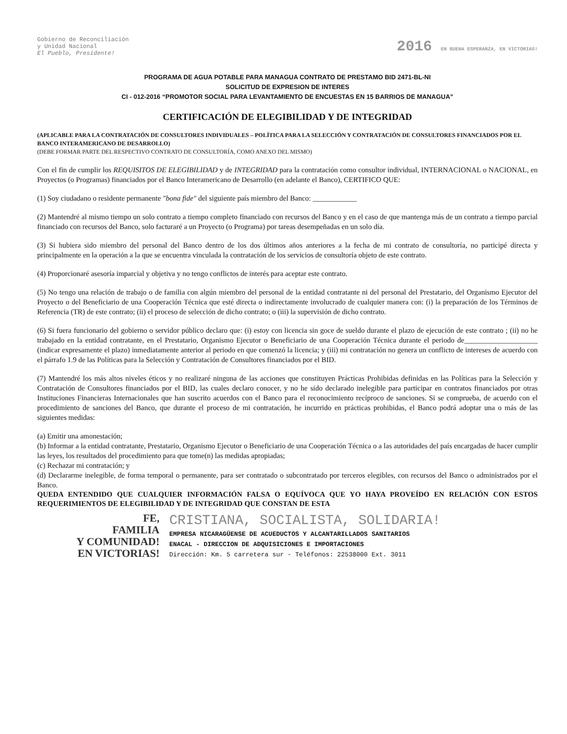Gobierno de Reconciliación
y Unidad Nacional
El Pueblo, Presidente!
2016 EN BUENA ESPERANZA, EN VICTORIAS!
PROGRAMA DE AGUA POTABLE PARA MANAGUA CONTRATO DE PRESTAMO BID 2471-BL-NI
SOLICITUD DE EXPRESION DE INTERES
CI - 012-2016 “PROMOTOR SOCIAL PARA LEVANTAMIENTO DE ENCUESTAS EN 15 BARRIOS DE MANAGUA”
CERTIFICACIÓN DE ELEGIBILIDAD Y DE INTEGRIDAD
(APLICABLE PARA LA CONTRATACIÓN DE CONSULTORES INDIVIDUALES – POLÍTICA PARA LA SELECCIÓN Y CONTRATACIÓN DE CONSULTORES FINANCIADOS POR EL BANCO INTERAMERICANO DE DESARROLLO)
(DEBE FORMAR PARTE DEL RESPECTIVO CONTRATO DE CONSULTORÍA, COMO ANEXO DEL MISMO)
Con el fin de cumplir los REQUISITOS DE ELEGIBILIDAD y de INTEGRIDAD para la contratación como consultor individual, INTERNACIONAL o NACIONAL, en Proyectos (o Programas) financiados por el Banco Interamericano de Desarrollo (en adelante el Banco), CERTIFICO QUE:
(1) Soy ciudadano o residente permanente "bona fide" del siguiente país miembro del Banco: ____________
(2) Mantendré al mismo tiempo un solo contrato a tiempo completo financiado con recursos del Banco y en el caso de que mantenga más de un contrato a tiempo parcial financiado con recursos del Banco, solo facturaré a un Proyecto (o Programa) por tareas desempeñadas en un solo día.
(3) Si hubiera sido miembro del personal del Banco dentro de los dos últimos años anteriores a la fecha de mi contrato de consultoría, no participé directa y principalmente en la operación a la que se encuentra vinculada la contratación de los servicios de consultoría objeto de este contrato.
(4) Proporcionaré asesoría imparcial y objetiva y no tengo conflictos de interés para aceptar este contrato.
(5) No tengo una relación de trabajo o de familia con algún miembro del personal de la entidad contratante ni del personal del Prestatario, del Organismo Ejecutor del Proyecto o del Beneficiario de una Cooperación Técnica que esté directa o indirectamente involucrado de cualquier manera con: (i) la preparación de los Términos de Referencia (TR) de este contrato; (ii) el proceso de selección de dicho contrato; o (iii) la supervisión de dicho contrato.
(6) Si fuera funcionario del gobierno o servidor público declaro que: (i) estoy con licencia sin goce de sueldo durante el plazo de ejecución de este contrato ; (ii) no he trabajado en la entidad contratante, en el Prestatario, Organismo Ejecutor o Beneficiario de una Cooperación Técnica durante el periodo de____________________ (indicar expresamente el plazo) inmediatamente anterior al periodo en que comenzó la licencia; y (iii) mi contratación no genera un conflicto de intereses de acuerdo con el párrafo 1.9 de las Políticas para la Selección y Contratación de Consultores financiados por el BID.
(7) Mantendré los más altos niveles éticos y no realizaré ninguna de las acciones que constituyen Prácticas Prohibidas definidas en las Políticas para la Selección y Contratación de Consultores financiados por el BID, las cuales declaro conocer, y no he sido declarado inelegible para participar en contratos financiados por otras Instituciones Financieras Internacionales que han suscrito acuerdos con el Banco para el reconocimiento recíproco de sanciones. Si se comprueba, de acuerdo con el procedimiento de sanciones del Banco, que durante el proceso de mi contratación, he incurrido en prácticas prohibidas, el Banco podrá adoptar una o más de las siguientes medidas:
(a) Emitir una amonestación;
(b) Informar a la entidad contratante, Prestatario, Organismo Ejecutor o Beneficiario de una Cooperación Técnica o a las autoridades del país encargadas de hacer cumplir las leyes, los resultados del procedimiento para que tome(n) las medidas apropiadas;
(c) Rechazar mi contratación; y
(d) Declararme inelegible, de forma temporal o permanente, para ser contratado o subcontratado por terceros elegibles, con recursos del Banco o administrados por el Banco.
QUEDA ENTENDIDO QUE CUALQUIER INFORMACIÓN FALSA O EQUÍVOCA QUE YO HAYA PROVEÍDO EN RELACIÓN CON ESTOS REQUERIMIENTOS DE ELEGIBILIDAD Y DE INTEGRIDAD QUE CONSTAN DE ESTA
FE,
FAMILIA
Y COMUNIDAD!
EN VICTORIAS!
CRISTIANA, SOCIALISTA, SOLIDARIA!
EMPRESA NICARAGÜENSE DE ACUEDUCTOS Y ALCANTARILLADOS SANITARIOS
ENACAL - DIRECCION DE ADQUISICIONES E IMPORTACIONES
Dirección: Km. 5 carretera sur - Teléfonos: 22538000 Ext. 3011